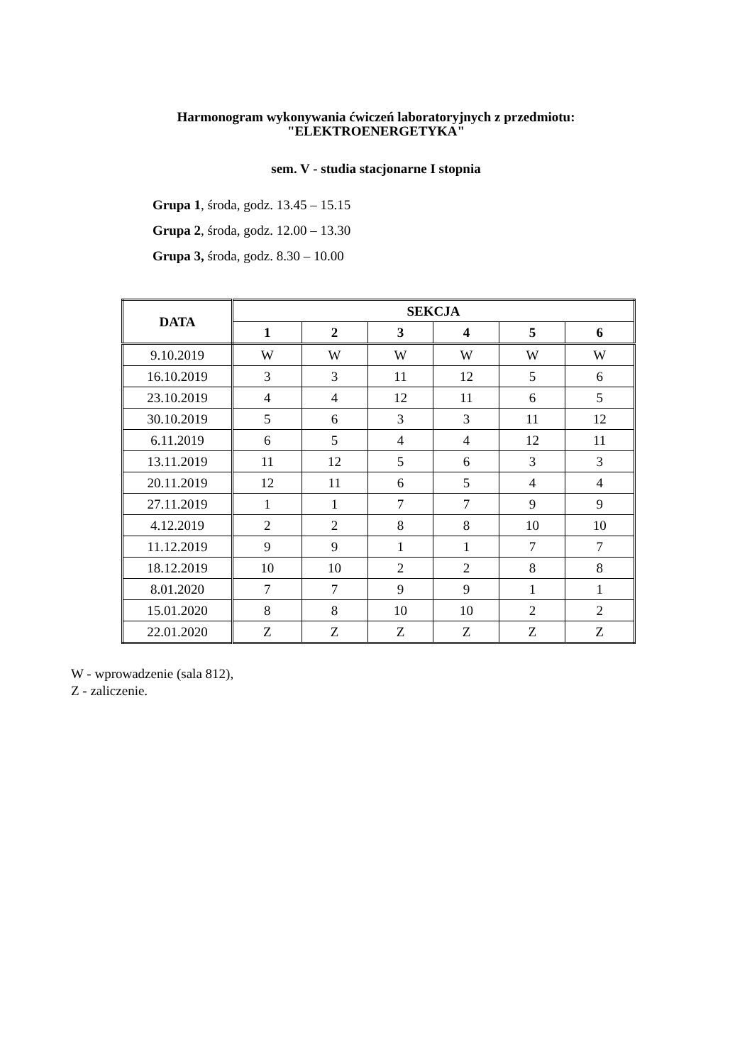Harmonogram wykonywania ćwiczeń laboratoryjnych z przedmiotu:
"ELEKTROENERGETYKA"
sem. V - studia stacjonarne I stopnia
Grupa 1, środa, godz. 13.45 – 15.15
Grupa 2, środa, godz. 12.00 – 13.30
Grupa 3, środa, godz. 8.30 – 10.00
| DATA | SEKCJA | | | | | |
| --- | --- | --- | --- | --- | --- | --- |
| | 1 | 2 | 3 | 4 | 5 | 6 |
| 9.10.2019 | W | W | W | W | W | W |
| 16.10.2019 | 3 | 3 | 11 | 12 | 5 | 6 |
| 23.10.2019 | 4 | 4 | 12 | 11 | 6 | 5 |
| 30.10.2019 | 5 | 6 | 3 | 3 | 11 | 12 |
| 6.11.2019 | 6 | 5 | 4 | 4 | 12 | 11 |
| 13.11.2019 | 11 | 12 | 5 | 6 | 3 | 3 |
| 20.11.2019 | 12 | 11 | 6 | 5 | 4 | 4 |
| 27.11.2019 | 1 | 1 | 7 | 7 | 9 | 9 |
| 4.12.2019 | 2 | 2 | 8 | 8 | 10 | 10 |
| 11.12.2019 | 9 | 9 | 1 | 1 | 7 | 7 |
| 18.12.2019 | 10 | 10 | 2 | 2 | 8 | 8 |
| 8.01.2020 | 7 | 7 | 9 | 9 | 1 | 1 |
| 15.01.2020 | 8 | 8 | 10 | 10 | 2 | 2 |
| 22.01.2020 | Z | Z | Z | Z | Z | Z |
W - wprowadzenie (sala 812),
Z - zaliczenie.